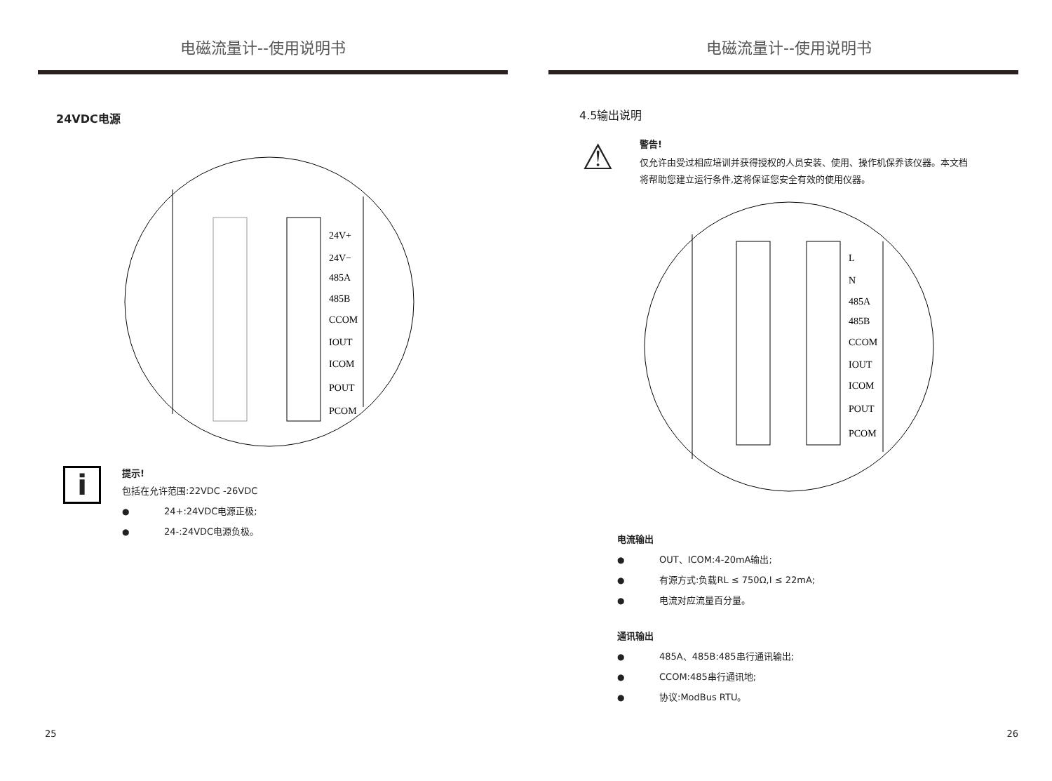电磁流量计--使用说明书
24VDC电源
24V+
24V−
485A
485B
CCOM
IOUT
ICOM
POUT
PCOM
i
提示!
包括在允许范围:22VDC -26VDC
● 24+:24VDC电源正极;
● 24-:24VDC电源负极。
25
电磁流量计--使用说明书
4.5输出说明
⚠
警告!
仅允许由受过相应培训并获得授权的人员安装、使用、操作机保养该仪器。本文档将帮助您建立运行条件,这将保证您安全有效的使用仪器。
L
N
485A
485B
CCOM
IOUT
ICOM
POUT
PCOM
电流输出
● OUT、ICOM:4-20mA输出;
● 有源方式:负载RL ≤ 750Ω,I ≤ 22mA;
● 电流对应流量百分量。
通讯输出
● 485A、485B:485串行通讯输出;
● CCOM:485串行通讯地;
● 协议:ModBus RTU。
26